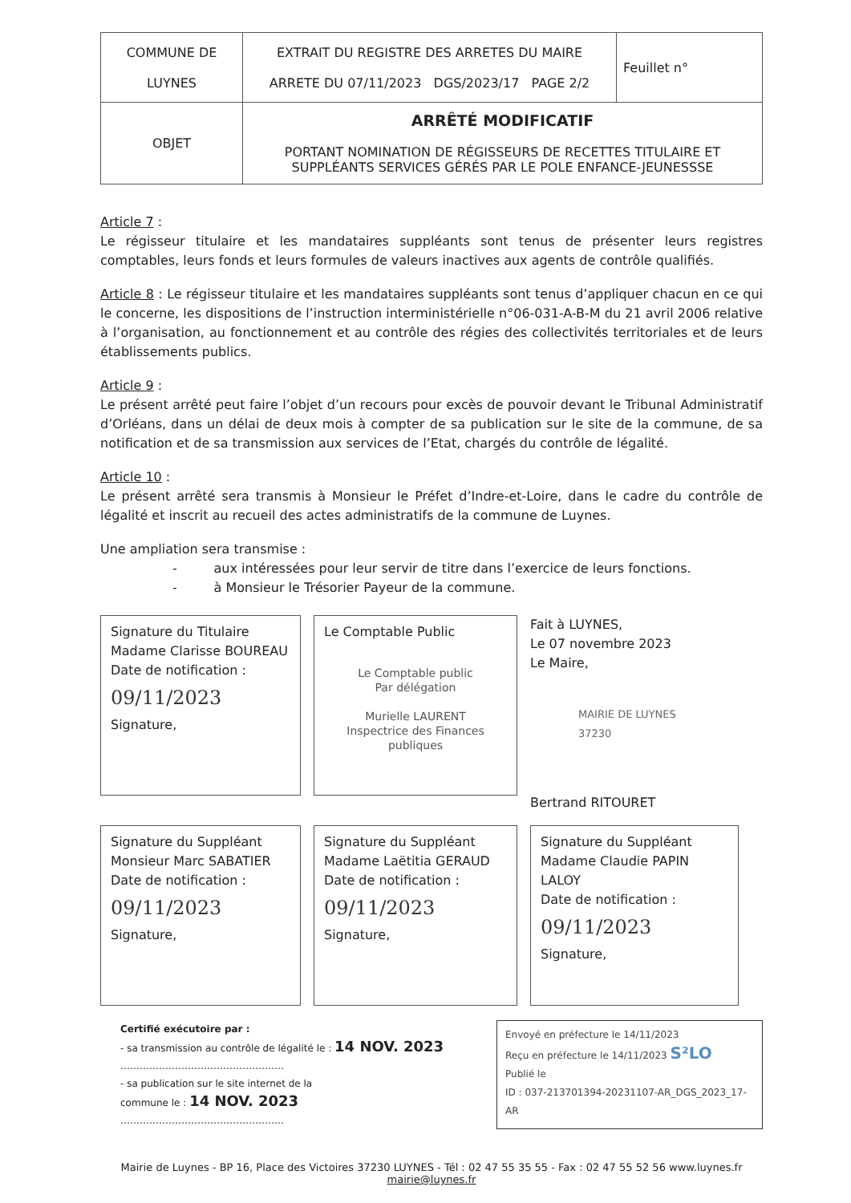| COMMUNE DE LUYNES | EXTRAIT DU REGISTRE DES ARRETES DU MAIRE ARRETE DU 07/11/2023 DGS/2023/17 PAGE 2/2 | Feuillet n° |
| OBJET | ARRÊTÉ MODIFICATIF PORTANT NOMINATION DE RÉGISSEURS DE RECETTES TITULAIRE ET SUPPLÉANTS SERVICES GÉRÉS PAR LE POLE ENFANCE-JEUNESSSE | |
Article 7 :
Le régisseur titulaire et les mandataires suppléants sont tenus de présenter leurs registres comptables, leurs fonds et leurs formules de valeurs inactives aux agents de contrôle qualifiés.
Article 8 : Le régisseur titulaire et les mandataires suppléants sont tenus d’appliquer chacun en ce qui le concerne, les dispositions de l’instruction interministérielle n°06-031-A-B-M du 21 avril 2006 relative à l’organisation, au fonctionnement et au contrôle des régies des collectivités territoriales et de leurs établissements publics.
Article 9 :
Le présent arrêté peut faire l’objet d’un recours pour excès de pouvoir devant le Tribunal Administratif d’Orléans, dans un délai de deux mois à compter de sa publication sur le site de la commune, de sa notification et de sa transmission aux services de l’Etat, chargés du contrôle de légalité.
Article 10 :
Le présent arrêté sera transmis à Monsieur le Préfet d’Indre-et-Loire, dans le cadre du contrôle de légalité et inscrit au recueil des actes administratifs de la commune de Luynes.
Une ampliation sera transmise :
- aux intéressées pour leur servir de titre dans l’exercice de leurs fonctions.
- à Monsieur le Trésorier Payeur de la commune.
Signature du Titulaire
Madame Clarisse BOUREAU
Date de notification :
09/11/2023
Signature,
Le Comptable Public
Le Comptable public
Par délégation
Murielle LAURENT
Inspectrice des Finances publiques
Fait à LUYNES,
Le 07 novembre 2023
Le Maire,
MAIRIE DE LUYNES
37230
Bertrand RITOURET
Signature du Suppléant
Monsieur Marc SABATIER
Date de notification :
09/11/2023
Signature,
Signature du Suppléant
Madame Laëtitia GERAUD
Date de notification :
09/11/2023
Signature,
Signature du Suppléant
Madame Claudie PAPIN LALOY
Date de notification :
09/11/2023
Signature,
Certifié exécutoire par :
- sa transmission au contrôle de légalité le : 14 NOV. 2023
……………………………………………
- sa publication sur le site internet de la
commune le : 14 NOV. 2023
……………………………………………
Envoyé en préfecture le 14/11/2023
Reçu en préfecture le 14/11/2023 S²LO
Publié le
ID : 037-213701394-20231107-AR_DGS_2023_17-AR
Mairie de Luynes - BP 16, Place des Victoires 37230 LUYNES - Tél : 02 47 55 35 55 - Fax : 02 47 55 52 56 www.luynes.fr
mairie@luynes.fr